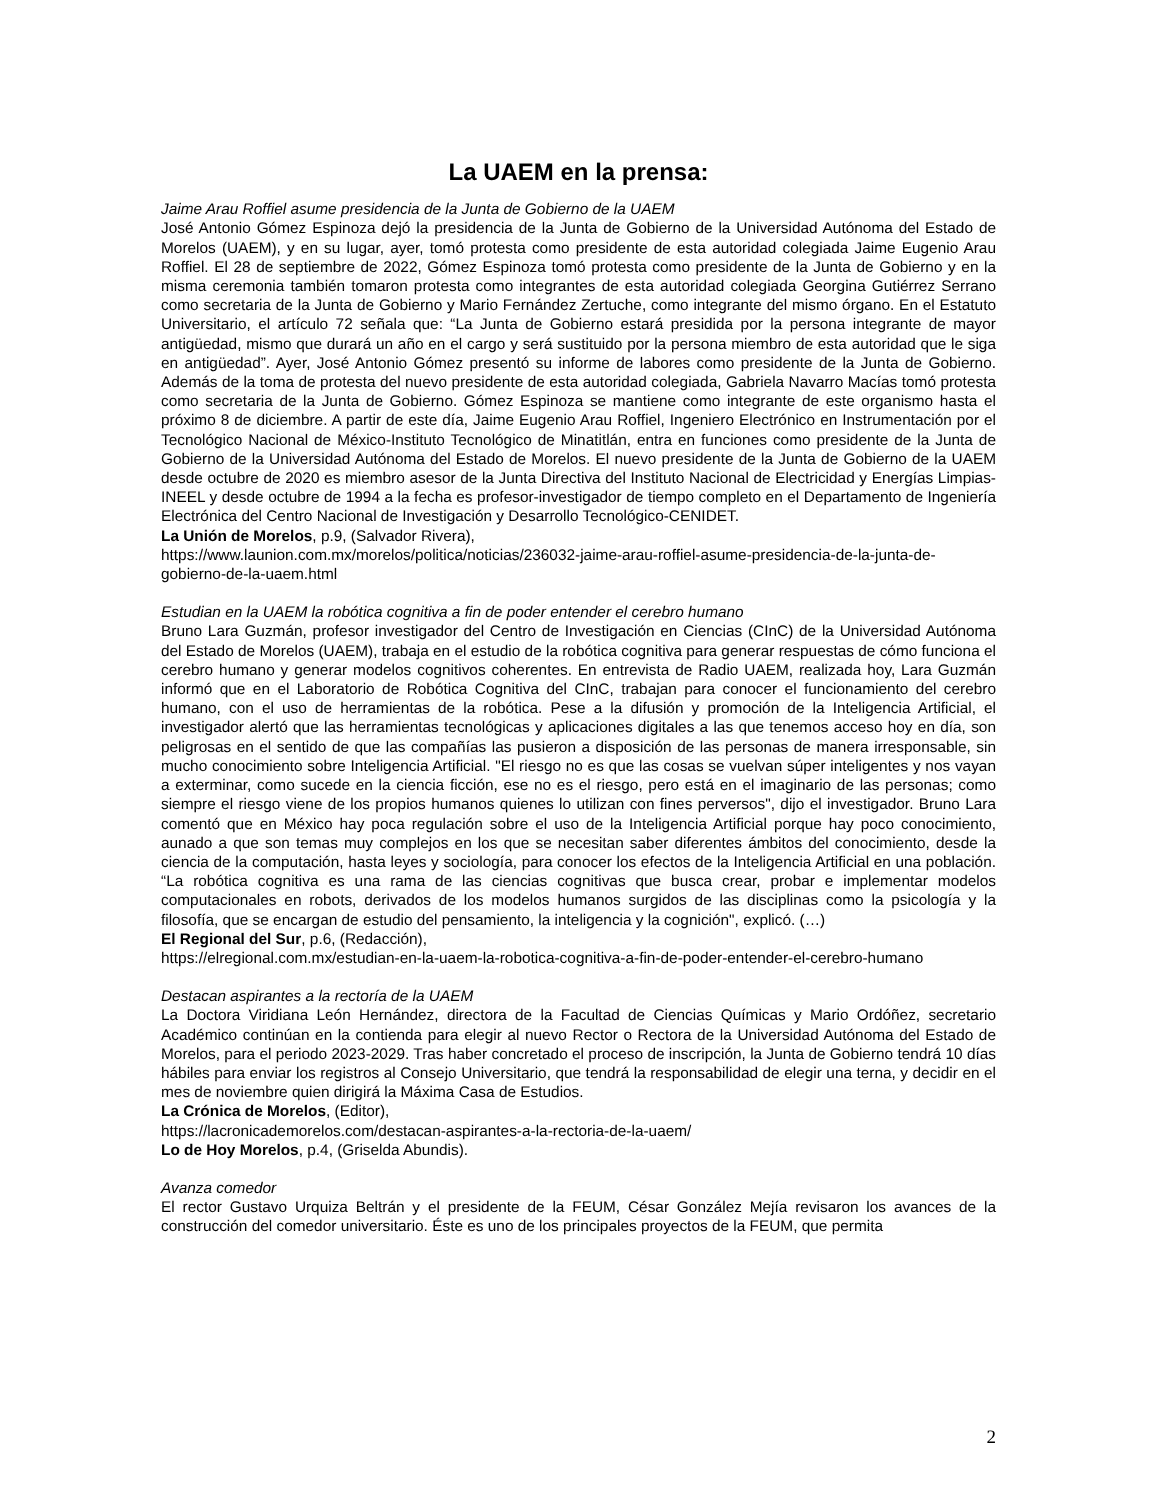La UAEM en la prensa:
Jaime Arau Roffiel asume presidencia de la Junta de Gobierno de la UAEM
José Antonio Gómez Espinoza dejó la presidencia de la Junta de Gobierno de la Universidad Autónoma del Estado de Morelos (UAEM), y en su lugar, ayer, tomó protesta como presidente de esta autoridad colegiada Jaime Eugenio Arau Roffiel. El 28 de septiembre de 2022, Gómez Espinoza tomó protesta como presidente de la Junta de Gobierno y en la misma ceremonia también tomaron protesta como integrantes de esta autoridad colegiada Georgina Gutiérrez Serrano como secretaria de la Junta de Gobierno y Mario Fernández Zertuche, como integrante del mismo órgano. En el Estatuto Universitario, el artículo 72 señala que: “La Junta de Gobierno estará presidida por la persona integrante de mayor antigüedad, mismo que durará un año en el cargo y será sustituido por la persona miembro de esta autoridad que le siga en antigüedad”. Ayer, José Antonio Gómez presentó su informe de labores como presidente de la Junta de Gobierno. Además de la toma de protesta del nuevo presidente de esta autoridad colegiada, Gabriela Navarro Macías tomó protesta como secretaria de la Junta de Gobierno. Gómez Espinoza se mantiene como integrante de este organismo hasta el próximo 8 de diciembre. A partir de este día, Jaime Eugenio Arau Roffiel, Ingeniero Electrónico en Instrumentación por el Tecnológico Nacional de México-Instituto Tecnológico de Minatitlán, entra en funciones como presidente de la Junta de Gobierno de la Universidad Autónoma del Estado de Morelos. El nuevo presidente de la Junta de Gobierno de la UAEM desde octubre de 2020 es miembro asesor de la Junta Directiva del Instituto Nacional de Electricidad y Energías Limpias-INEEL y desde octubre de 1994 a la fecha es profesor-investigador de tiempo completo en el Departamento de Ingeniería Electrónica del Centro Nacional de Investigación y Desarrollo Tecnológico-CENIDET.
La Unión de Morelos, p.9, (Salvador Rivera),
https://www.launion.com.mx/morelos/politica/noticias/236032-jaime-arau-roffiel-asume-presidencia-de-la-junta-de-gobierno-de-la-uaem.html
Estudian en la UAEM la robótica cognitiva a fin de poder entender el cerebro humano
Bruno Lara Guzmán, profesor investigador del Centro de Investigación en Ciencias (CInC) de la Universidad Autónoma del Estado de Morelos (UAEM), trabaja en el estudio de la robótica cognitiva para generar respuestas de cómo funciona el cerebro humano y generar modelos cognitivos coherentes. En entrevista de Radio UAEM, realizada hoy, Lara Guzmán informó que en el Laboratorio de Robótica Cognitiva del CInC, trabajan para conocer el funcionamiento del cerebro humano, con el uso de herramientas de la robótica. Pese a la difusión y promoción de la Inteligencia Artificial, el investigador alertó que las herramientas tecnológicas y aplicaciones digitales a las que tenemos acceso hoy en día, son peligrosas en el sentido de que las compañías las pusieron a disposición de las personas de manera irresponsable, sin mucho conocimiento sobre Inteligencia Artificial. "El riesgo no es que las cosas se vuelvan súper inteligentes y nos vayan a exterminar, como sucede en la ciencia ficción, ese no es el riesgo, pero está en el imaginario de las personas; como siempre el riesgo viene de los propios humanos quienes lo utilizan con fines perversos", dijo el investigador. Bruno Lara comentó que en México hay poca regulación sobre el uso de la Inteligencia Artificial porque hay poco conocimiento, aunado a que son temas muy complejos en los que se necesitan saber diferentes ámbitos del conocimiento, desde la ciencia de la computación, hasta leyes y sociología, para conocer los efectos de la Inteligencia Artificial en una población. “La robótica cognitiva es una rama de las ciencias cognitivas que busca crear, probar e implementar modelos computacionales en robots, derivados de los modelos humanos surgidos de las disciplinas como la psicología y la filosofía, que se encargan de estudio del pensamiento, la inteligencia y la cognición", explicó. (…)
El Regional del Sur, p.6, (Redacción),
https://elregional.com.mx/estudian-en-la-uaem-la-robotica-cognitiva-a-fin-de-poder-entender-el-cerebro-humano
Destacan aspirantes a la rectoría de la UAEM
La Doctora Viridiana León Hernández, directora de la Facultad de Ciencias Químicas y Mario Ordóñez, secretario Académico continúan en la contienda para elegir al nuevo Rector o Rectora de la Universidad Autónoma del Estado de Morelos, para el periodo 2023-2029. Tras haber concretado el proceso de inscripción, la Junta de Gobierno tendrá 10 días hábiles para enviar los registros al Consejo Universitario, que tendrá la responsabilidad de elegir una terna, y decidir en el mes de noviembre quien dirigirá la Máxima Casa de Estudios.
La Crónica de Morelos, (Editor),
https://lacronicademorelos.com/destacan-aspirantes-a-la-rectoria-de-la-uaem/
Lo de Hoy Morelos, p.4, (Griselda Abundis).
Avanza comedor
El rector Gustavo Urquiza Beltrán y el presidente de la FEUM, César González Mejía revisaron los avances de la construcción del comedor universitario. Éste es uno de los principales proyectos de la FEUM, que permita
2